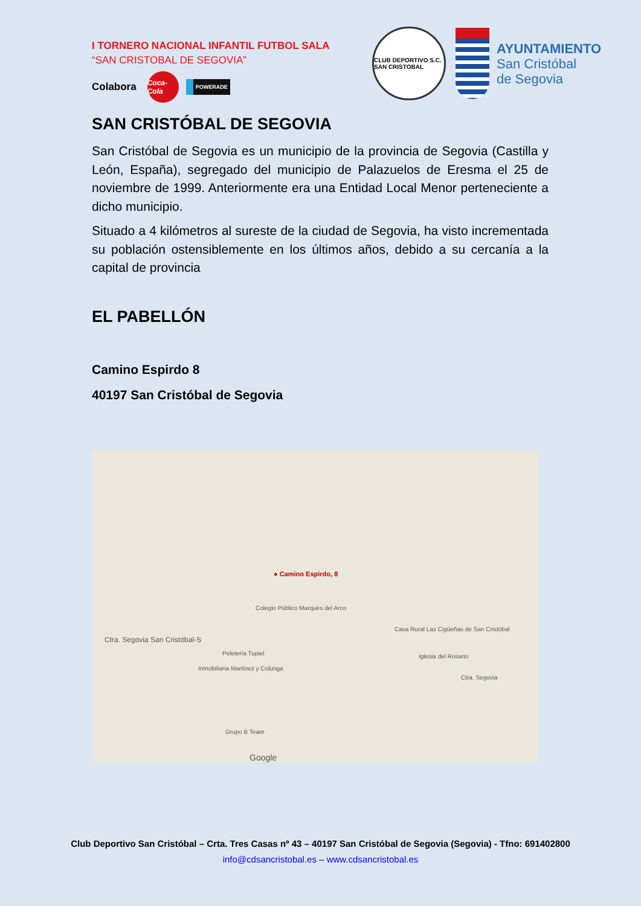I TORNERO NACIONAL INFANTIL FUTBOL SALA
“SAN CRISTOBAL DE SEGOVIA”
Colabora Coca-Cola POWERADE
CLUB DEPORTIVO S.C. SAN CRISTOBAL
AYUNTAMIENTO
San Cristóbal
de Segovia
SAN CRISTÓBAL DE SEGOVIA
San Cristóbal de Segovia es un municipio de la provincia de Segovia (Castilla y León, España), segregado del municipio de Palazuelos de Eresma el 25 de noviembre de 1999. Anteriormente era una Entidad Local Menor perteneciente a dicho municipio.
Situado a 4 kilómetros al sureste de la ciudad de Segovia, ha visto incrementada su población ostensiblemente en los últimos años, debido a su cercanía a la capital de provincia
EL PABELLÓN
Camino Espirdo 8
40197 San Cristóbal de Segovia
● Camino Espirdo, 8
Ctra. Segovia San Cristóbal-S
Colegio Público Marqués del Arco
Casa Rural Las Cigüeñas de San Cristóbal
Iglesia del Rosario
Peletería Tupiel
Inmobiliaria Martínez y Colunga
Ctra. Segovia
Grupo B Team
Google
Club Deportivo San Cristóbal – Crta. Tres Casas nº 43 – 40197 San Cristóbal de Segovia (Segovia) - Tfno: 691402800
info@cdsancristobal.es – www.cdsancristobal.es